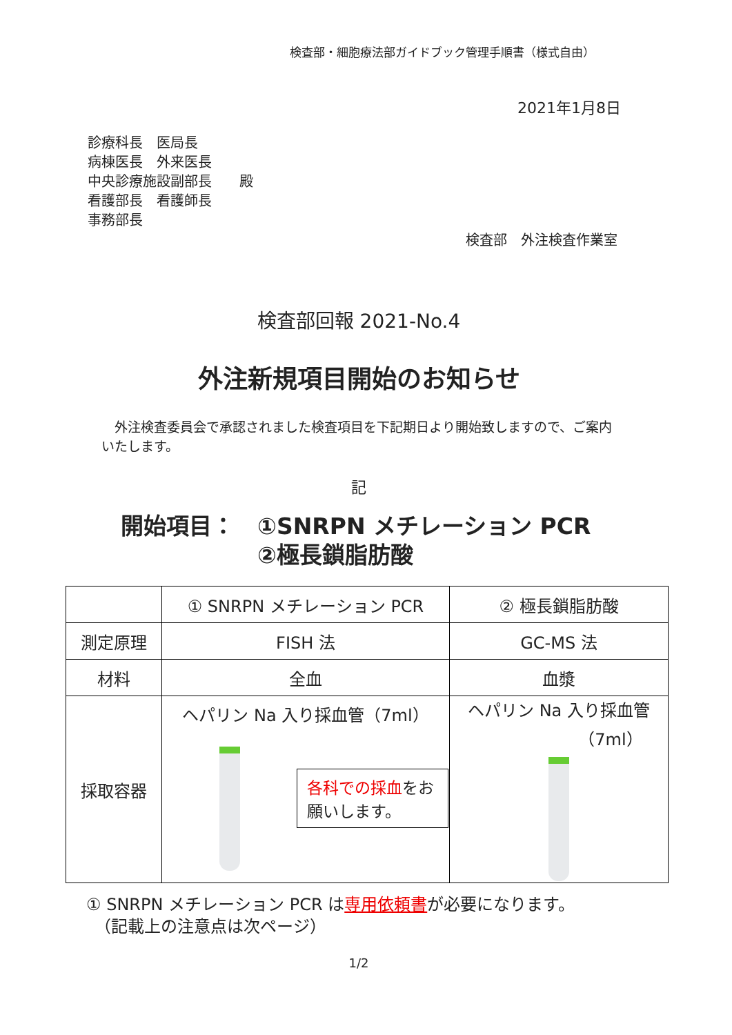検査部・細胞療法部ガイドブック管理手順書（様式自由）
2021年1月8日
診療科長　医局長
病棟医長　外来医長
中央診療施設副部長　　殿
看護部長　看護師長
事務部長
検査部　外注検査作業室
検査部回報 2021‐No.4
外注新規項目開始のお知らせ
　外注検査委員会で承認されました検査項目を下記期日より開始致しますので、ご案内いたします。
記
開始項目：　①SNRPN メチレーション PCR
　　　　　　②極長鎖脂肪酸
| | ① SNRPN メチレーション PCR | ② 極長鎖脂肪酸 |
| 測定原理 | FISH 法 | GC-MS 法 |
| 材料 | 全血 | 血漿 |
| 採取容器 | ヘパリン Na 入り採血管（7ml） 各科での採血 をお願いします。 | ヘパリン Na 入り採血管 （7ml） |
① SNRPN メチレーション PCR は専用依頼書が必要になります。
　（記載上の注意点は次ページ）
1/2